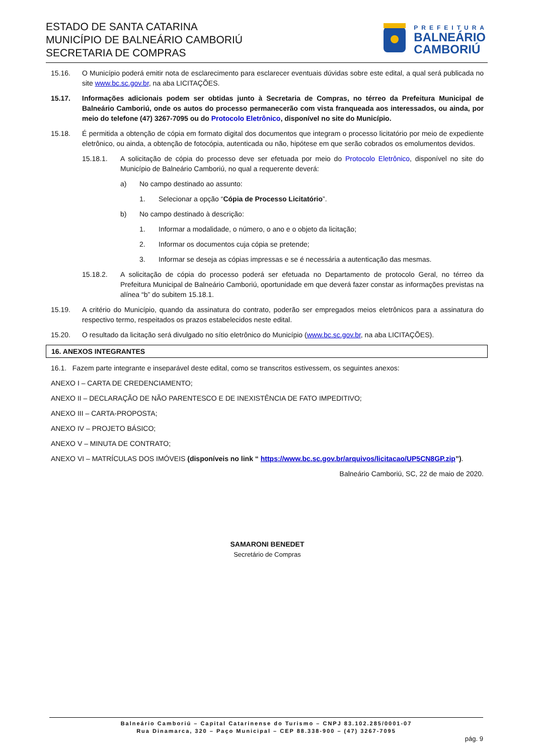ESTADO DE SANTA CATARINA
MUNICÍPIO DE BALNEÁRIO CAMBORIÚ
SECRETARIA DE COMPRAS
PREFEITURA
BALNEÁRIO
CAMBORIÚ
15.16. O Município poderá emitir nota de esclarecimento para esclarecer eventuais dúvidas sobre este edital, a qual será publicada no site www.bc.sc.gov.br, na aba LICITAÇÕES.
15.17. Informações adicionais podem ser obtidas junto à Secretaria de Compras, no térreo da Prefeitura Municipal de Balneário Camboriú, onde os autos do processo permanecerão com vista franqueada aos interessados, ou ainda, por meio do telefone (47) 3267-7095 ou do Protocolo Eletrônico, disponível no site do Município.
15.18. É permitida a obtenção de cópia em formato digital dos documentos que integram o processo licitatório por meio de expediente eletrônico, ou ainda, a obtenção de fotocópia, autenticada ou não, hipótese em que serão cobrados os emolumentos devidos.
15.18.1. A solicitação de cópia do processo deve ser efetuada por meio do Protocolo Eletrônico, disponível no site do Município de Balneário Camboriú, no qual a requerente deverá:
a) No campo destinado ao assunto:
1. Selecionar a opção “Cópia de Processo Licitatório”.
b) No campo destinado à descrição:
1. Informar a modalidade, o número, o ano e o objeto da licitação;
2. Informar os documentos cuja cópia se pretende;
3. Informar se deseja as cópias impressas e se é necessária a autenticação das mesmas.
15.18.2. A solicitação de cópia do processo poderá ser efetuada no Departamento de protocolo Geral, no térreo da Prefeitura Municipal de Balneário Camboriú, oportunidade em que deverá fazer constar as informações previstas na alínea “b” do subitem 15.18.1.
15.19. A critério do Município, quando da assinatura do contrato, poderão ser empregados meios eletrônicos para a assinatura do respectivo termo, respeitados os prazos estabelecidos neste edital.
15.20. O resultado da licitação será divulgado no sítio eletrônico do Município (www.bc.sc.gov.br, na aba LICITAÇÕES).
16. ANEXOS INTEGRANTES
16.1. Fazem parte integrante e inseparável deste edital, como se transcritos estivessem, os seguintes anexos:
ANEXO I – CARTA DE CREDENCIAMENTO;
ANEXO II – DECLARAÇÃO DE NÃO PARENTESCO E DE INEXISTÊNCIA DE FATO IMPEDITIVO;
ANEXO III – CARTA-PROPOSTA;
ANEXO IV – PROJETO BÁSICO;
ANEXO V – MINUTA DE CONTRATO;
ANEXO VI – MATRÍCULAS DOS IMÓVEIS (disponíveis no link “ https://www.bc.sc.gov.br/arquivos/licitacao/UP5CN8GP.zip”).
Balneário Camboriú, SC, 22 de maio de 2020.
SAMARONI BENEDET
Secretário de Compras
Balneário Camboriú – Capital Catarinense do Turismo – CNPJ 83.102.285/0001-07
Rua Dinamarca, 320 – Paço Municipal – CEP 88.338-900 – (47) 3267-7095
pág. 9